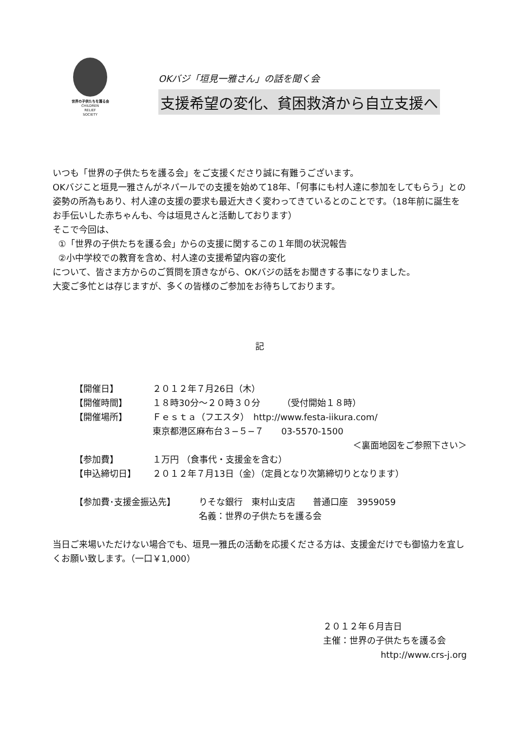世界の子供たちを護る会
CHILDREN
RELIEF
SOCIETY
OKバジ「垣見一雅さん」の話を聞く会
支援希望の変化、貧困救済から自立支援へ
いつも「世界の子供たちを護る会」をご支援くださり誠に有難うございます。
OKバジこと垣見一雅さんがネパールでの支援を始めて18年、「何事にも村人達に参加をしてもらう」との姿勢の所為もあり、村人達の支援の要求も最近大きく変わってきているとのことです。（18年前に誕生をお手伝いした赤ちゃんも、今は垣見さんと活動しております）
そこで今回は、
①「世界の子供たちを護る会」からの支援に関するこの１年間の状況報告
②小中学校での教育を含め、村人達の支援希望内容の変化
について、皆さま方からのご質問を頂きながら、OKバジの話をお聞きする事になりました。
大変ご多忙とは存じますが、多くの皆様のご参加をお待ちしております。
記
【開催日】 ２０１２年７月26日（木）
【開催時間】 １８時30分～２０時３０分　　　（受付開始１８時）
【開催場所】 Ｆｅｓｔａ（フエスタ）　http://www.festa-iikura.com/
東京都港区麻布台３−５−７　　03-5570-1500
＜裏面地図をご参照下さい＞
【参加費】 １万円 （食事代・支援金を含む）
【申込締切日】 ２０１２年７月13日（金）（定員となり次第締切りとなります）
【参加費･支援金振込先】 りそな銀行　東村山支店　　普通口座　3959059
名義：世界の子供たちを護る会
当日ご来場いただけない場合でも、垣見一雅氏の活動を応援くださる方は、支援金だけでも御協力を宜しくお願い致します。（一口￥1,000）
２０１２年６月吉日
主催：世界の子供たちを護る会
http://www.crs-j.org